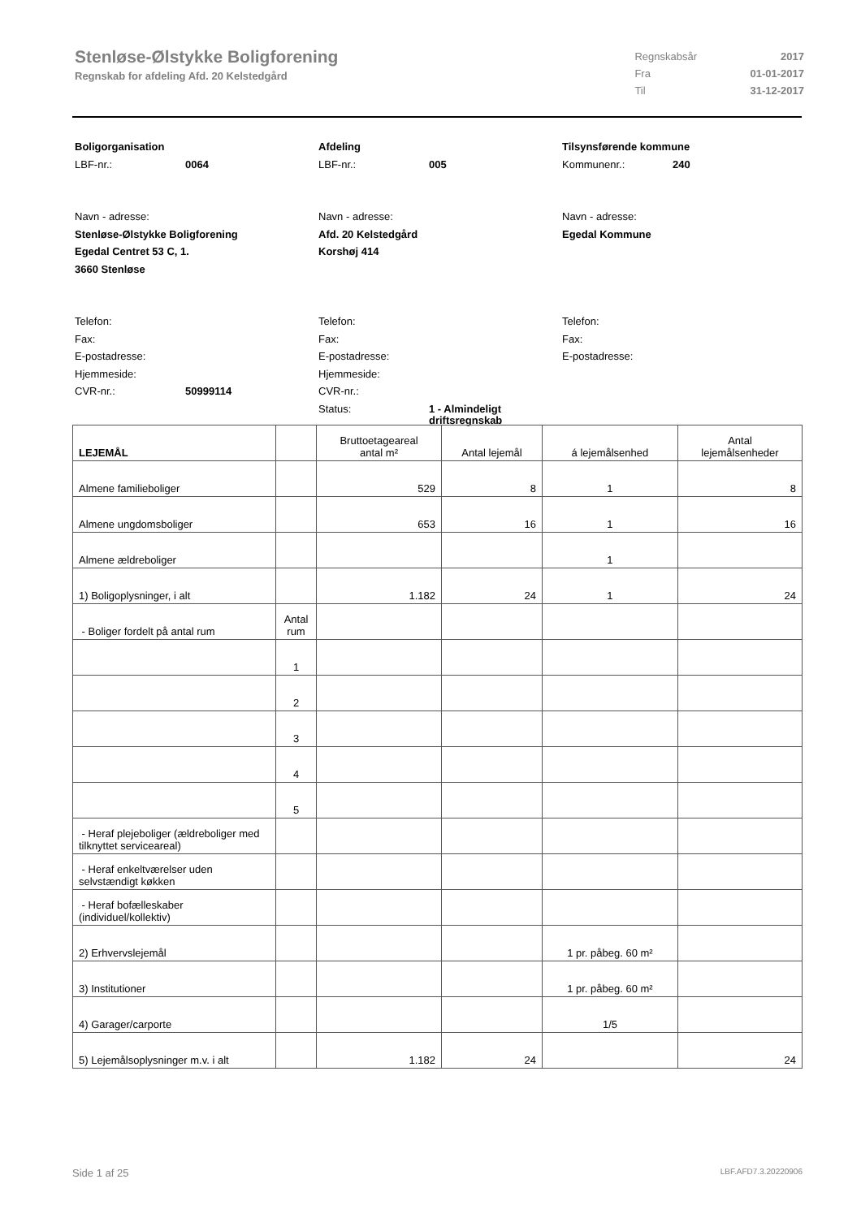Stenløse-Ølstykke Boligforening
Regnskab for afdeling Afd. 20 Kelstedgård
| Regnskabsår | 2017 |
| Fra | 01-01-2017 |
| Til | 31-12-2017 |
Boligorganisation
LBF-nr.: 0064
Navn - adresse:
Stenløse-Ølstykke Boligforening
Egedal Centret 53 C, 1.
3660 Stenløse
Telefon:
Fax:
E-postadresse:
Hjemmeside:
CVR-nr.: 50999114
Afdeling
LBF-nr.: 005
Navn - adresse:
Afd. 20 Kelstedgård
Korshøj 414
Telefon:
Fax:
E-postadresse:
Hjemmeside:
CVR-nr.:
Status: 1 - Almindeligt
driftsregnskab
Tilsynsførende kommune
Kommunenr.: 240
Navn - adresse:
Egedal Kommune
Telefon:
Fax:
E-postadresse:
| LEJEMÅL | | Bruttoetageareal antal m² | Antal lejemål | á lejemålsenhed | Antal lejemålsenheder |
| --- | --- | --- | --- | --- | --- |
| Almene familieboliger | | 529 | 8 | 1 | 8 |
| Almene ungdomsboliger | | 653 | 16 | 1 | 16 |
| Almene ældreboliger | | | | 1 | |
| 1) Boligoplysninger, i alt | | 1.182 | 24 | 1 | 24 |
| - Boliger fordelt på antal rum | Antal rum | | | | |
| | 1 | | | | |
| | 2 | | | | |
| | 3 | | | | |
| | 4 | | | | |
| | 5 | | | | |
| - Heraf plejeboliger (ældreboliger med tilknyttet serviceareal) | | | | | |
| - Heraf enkeltværelser uden selvstændigt køkken | | | | | |
| - Heraf bofælleskaber (individuel/kollektiv) | | | | | |
| 2) Erhvervslejemål | | | | 1 pr. påbeg. 60 m² | |
| 3) Institutioner | | | | 1 pr. påbeg. 60 m² | |
| 4) Garager/carporte | | | | 1/5 | |
| 5) Lejemålsoplysninger m.v. i alt | | 1.182 | 24 | | 24 |
Side 1 af 25 LBF.AFD7.3.20220906